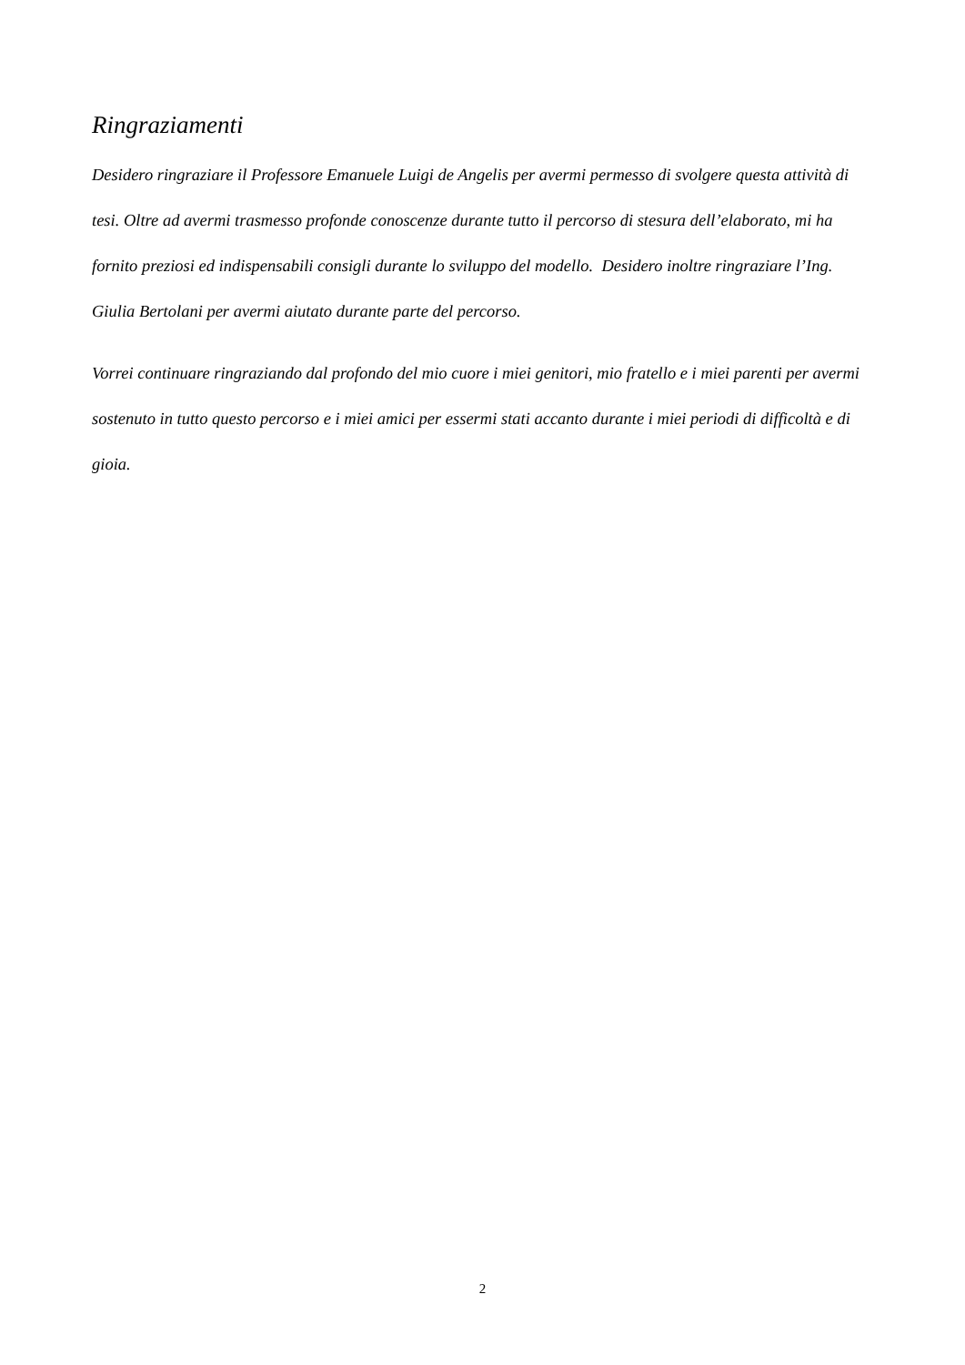Ringraziamenti
Desidero ringraziare il Professore Emanuele Luigi de Angelis per avermi permesso di svolgere questa attività di tesi. Oltre ad avermi trasmesso profonde conoscenze durante tutto il percorso di stesura dell’elaborato, mi ha fornito preziosi ed indispensabili consigli durante lo sviluppo del modello. Desidero inoltre ringraziare l’Ing. Giulia Bertolani per avermi aiutato durante parte del percorso.
Vorrei continuare ringraziando dal profondo del mio cuore i miei genitori, mio fratello e i miei parenti per avermi sostenuto in tutto questo percorso e i miei amici per essermi stati accanto durante i miei periodi di difficoltà e di gioia.
2